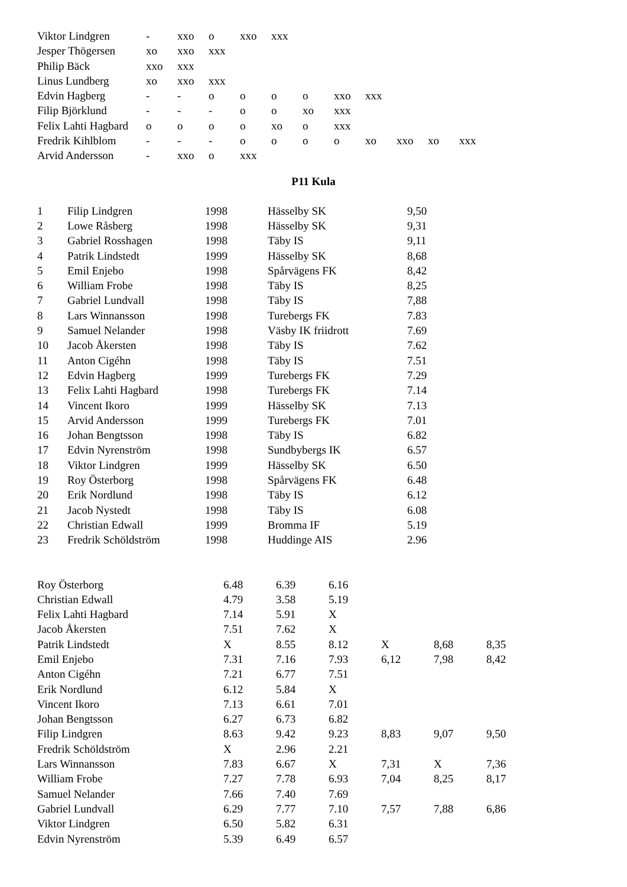| Viktor Lindgren | - | xxo | o | xxo | xxx | | | | | | |
| Jesper Thögersen | xo | xxo | xxx | | | | | | | | |
| Philip Bäck | xxo | xxx | | | | | | | | | |
| Linus Lundberg | xo | xxo | xxx | | | | | | | | |
| Edvin Hagberg | - | - | o | o | o | o | xxo | xxx | | | |
| Filip Björklund | - | - | - | o | o | xo | xxx | | | | |
| Felix Lahti Hagbard | o | o | o | o | xo | o | xxx | | | | |
| Fredrik Kihlblom | - | - | - | o | o | o | o | xo | xxo | xo | xxx |
| Arvid Andersson | - | xxo | o | xxx | | | | | | | |
P11 Kula
| 1 | Filip Lindgren | 1998 | Hässelby SK | 9,50 |
| 2 | Lowe Råsberg | 1998 | Hässelby SK | 9,31 |
| 3 | Gabriel Rosshagen | 1998 | Täby IS | 9,11 |
| 4 | Patrik Lindstedt | 1999 | Hässelby SK | 8,68 |
| 5 | Emil Enjebo | 1998 | Spårvägens FK | 8,42 |
| 6 | William Frobe | 1998 | Täby IS | 8,25 |
| 7 | Gabriel Lundvall | 1998 | Täby IS | 7,88 |
| 8 | Lars Winnansson | 1998 | Turebergs FK | 7.83 |
| 9 | Samuel Nelander | 1998 | Väsby IK friidrott | 7.69 |
| 10 | Jacob Åkersten | 1998 | Täby IS | 7.62 |
| 11 | Anton Cigéhn | 1998 | Täby IS | 7.51 |
| 12 | Edvin Hagberg | 1999 | Turebergs FK | 7.29 |
| 13 | Felix Lahti Hagbard | 1998 | Turebergs FK | 7.14 |
| 14 | Vincent Ikoro | 1999 | Hässelby SK | 7.13 |
| 15 | Arvid Andersson | 1999 | Turebergs FK | 7.01 |
| 16 | Johan Bengtsson | 1998 | Täby IS | 6.82 |
| 17 | Edvin Nyrenström | 1998 | Sundbybergs IK | 6.57 |
| 18 | Viktor Lindgren | 1999 | Hässelby SK | 6.50 |
| 19 | Roy Österborg | 1998 | Spårvägens FK | 6.48 |
| 20 | Erik Nordlund | 1998 | Täby IS | 6.12 |
| 21 | Jacob Nystedt | 1998 | Täby IS | 6.08 |
| 22 | Christian Edwall | 1999 | Bromma IF | 5.19 |
| 23 | Fredrik Schöldström | 1998 | Huddinge AIS | 2.96 |
| Roy Österborg | 6.48 | 6.39 | 6.16 | | | |
| Christian Edwall | 4.79 | 3.58 | 5.19 | | | |
| Felix Lahti Hagbard | 7.14 | 5.91 | X | | | |
| Jacob Åkersten | 7.51 | 7.62 | X | | | |
| Patrik Lindstedt | X | 8.55 | 8.12 | X | 8,68 | 8,35 |
| Emil Enjebo | 7.31 | 7.16 | 7.93 | 6,12 | 7,98 | 8,42 |
| Anton Cigéhn | 7.21 | 6.77 | 7.51 | | | |
| Erik Nordlund | 6.12 | 5.84 | X | | | |
| Vincent Ikoro | 7.13 | 6.61 | 7.01 | | | |
| Johan Bengtsson | 6.27 | 6.73 | 6.82 | | | |
| Filip Lindgren | 8.63 | 9.42 | 9.23 | 8,83 | 9,07 | 9,50 |
| Fredrik Schöldström | X | 2.96 | 2.21 | | | |
| Lars Winnansson | 7.83 | 6.67 | X | 7,31 | X | 7,36 |
| William Frobe | 7.27 | 7.78 | 6.93 | 7,04 | 8,25 | 8,17 |
| Samuel Nelander | 7.66 | 7.40 | 7.69 | | | |
| Gabriel Lundvall | 6.29 | 7.77 | 7.10 | 7,57 | 7,88 | 6,86 |
| Viktor Lindgren | 6.50 | 5.82 | 6.31 | | | |
| Edvin Nyrenström | 5.39 | 6.49 | 6.57 | | | |